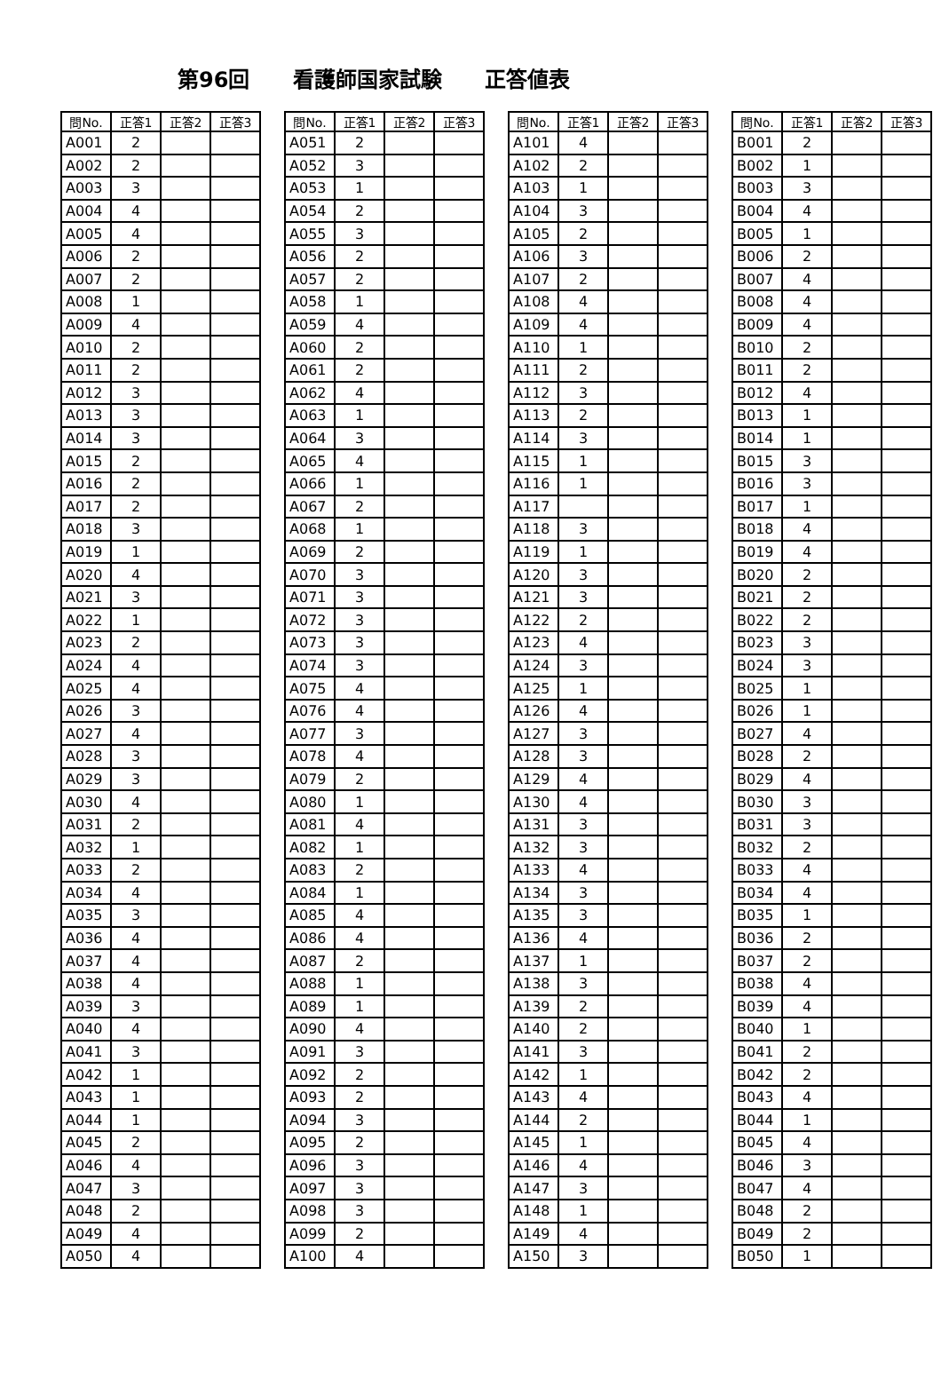第96回 看護師国家試験 正答値表
| 問No. | 正答1 | 正答2 | 正答3 |
| --- | --- | --- | --- |
| A001 | 2 | | |
| A002 | 2 | | |
| A003 | 3 | | |
| A004 | 4 | | |
| A005 | 4 | | |
| A006 | 2 | | |
| A007 | 2 | | |
| A008 | 1 | | |
| A009 | 4 | | |
| A010 | 2 | | |
| A011 | 2 | | |
| A012 | 3 | | |
| A013 | 3 | | |
| A014 | 3 | | |
| A015 | 2 | | |
| A016 | 2 | | |
| A017 | 2 | | |
| A018 | 3 | | |
| A019 | 1 | | |
| A020 | 4 | | |
| A021 | 3 | | |
| A022 | 1 | | |
| A023 | 2 | | |
| A024 | 4 | | |
| A025 | 4 | | |
| A026 | 3 | | |
| A027 | 4 | | |
| A028 | 3 | | |
| A029 | 3 | | |
| A030 | 4 | | |
| A031 | 2 | | |
| A032 | 1 | | |
| A033 | 2 | | |
| A034 | 4 | | |
| A035 | 3 | | |
| A036 | 4 | | |
| A037 | 4 | | |
| A038 | 4 | | |
| A039 | 3 | | |
| A040 | 4 | | |
| A041 | 3 | | |
| A042 | 1 | | |
| A043 | 1 | | |
| A044 | 1 | | |
| A045 | 2 | | |
| A046 | 4 | | |
| A047 | 3 | | |
| A048 | 2 | | |
| A049 | 4 | | |
| A050 | 4 | | |
| 問No. | 正答1 | 正答2 | 正答3 |
| --- | --- | --- | --- |
| A051 | 2 | | |
| A052 | 3 | | |
| A053 | 1 | | |
| A054 | 2 | | |
| A055 | 3 | | |
| A056 | 2 | | |
| A057 | 2 | | |
| A058 | 1 | | |
| A059 | 4 | | |
| A060 | 2 | | |
| A061 | 2 | | |
| A062 | 4 | | |
| A063 | 1 | | |
| A064 | 3 | | |
| A065 | 4 | | |
| A066 | 1 | | |
| A067 | 2 | | |
| A068 | 1 | | |
| A069 | 2 | | |
| A070 | 3 | | |
| A071 | 3 | | |
| A072 | 3 | | |
| A073 | 3 | | |
| A074 | 3 | | |
| A075 | 4 | | |
| A076 | 4 | | |
| A077 | 3 | | |
| A078 | 4 | | |
| A079 | 2 | | |
| A080 | 1 | | |
| A081 | 4 | | |
| A082 | 1 | | |
| A083 | 2 | | |
| A084 | 1 | | |
| A085 | 4 | | |
| A086 | 4 | | |
| A087 | 2 | | |
| A088 | 1 | | |
| A089 | 1 | | |
| A090 | 4 | | |
| A091 | 3 | | |
| A092 | 2 | | |
| A093 | 2 | | |
| A094 | 3 | | |
| A095 | 2 | | |
| A096 | 3 | | |
| A097 | 3 | | |
| A098 | 3 | | |
| A099 | 2 | | |
| A100 | 4 | | |
| 問No. | 正答1 | 正答2 | 正答3 |
| --- | --- | --- | --- |
| A101 | 4 | | |
| A102 | 2 | | |
| A103 | 1 | | |
| A104 | 3 | | |
| A105 | 2 | | |
| A106 | 3 | | |
| A107 | 2 | | |
| A108 | 4 | | |
| A109 | 4 | | |
| A110 | 1 | | |
| A111 | 2 | | |
| A112 | 3 | | |
| A113 | 2 | | |
| A114 | 3 | | |
| A115 | 1 | | |
| A116 | 1 | | |
| A117 | | | |
| A118 | 3 | | |
| A119 | 1 | | |
| A120 | 3 | | |
| A121 | 3 | | |
| A122 | 2 | | |
| A123 | 4 | | |
| A124 | 3 | | |
| A125 | 1 | | |
| A126 | 4 | | |
| A127 | 3 | | |
| A128 | 3 | | |
| A129 | 4 | | |
| A130 | 4 | | |
| A131 | 3 | | |
| A132 | 3 | | |
| A133 | 4 | | |
| A134 | 3 | | |
| A135 | 3 | | |
| A136 | 4 | | |
| A137 | 1 | | |
| A138 | 3 | | |
| A139 | 2 | | |
| A140 | 2 | | |
| A141 | 3 | | |
| A142 | 1 | | |
| A143 | 4 | | |
| A144 | 2 | | |
| A145 | 1 | | |
| A146 | 4 | | |
| A147 | 3 | | |
| A148 | 1 | | |
| A149 | 4 | | |
| A150 | 3 | | |
| 問No. | 正答1 | 正答2 | 正答3 |
| --- | --- | --- | --- |
| B001 | 2 | | |
| B002 | 1 | | |
| B003 | 3 | | |
| B004 | 4 | | |
| B005 | 1 | | |
| B006 | 2 | | |
| B007 | 4 | | |
| B008 | 4 | | |
| B009 | 4 | | |
| B010 | 2 | | |
| B011 | 2 | | |
| B012 | 4 | | |
| B013 | 1 | | |
| B014 | 1 | | |
| B015 | 3 | | |
| B016 | 3 | | |
| B017 | 1 | | |
| B018 | 4 | | |
| B019 | 4 | | |
| B020 | 2 | | |
| B021 | 2 | | |
| B022 | 2 | | |
| B023 | 3 | | |
| B024 | 3 | | |
| B025 | 1 | | |
| B026 | 1 | | |
| B027 | 4 | | |
| B028 | 2 | | |
| B029 | 4 | | |
| B030 | 3 | | |
| B031 | 3 | | |
| B032 | 2 | | |
| B033 | 4 | | |
| B034 | 4 | | |
| B035 | 1 | | |
| B036 | 2 | | |
| B037 | 2 | | |
| B038 | 4 | | |
| B039 | 4 | | |
| B040 | 1 | | |
| B041 | 2 | | |
| B042 | 2 | | |
| B043 | 4 | | |
| B044 | 1 | | |
| B045 | 4 | | |
| B046 | 3 | | |
| B047 | 4 | | |
| B048 | 2 | | |
| B049 | 2 | | |
| B050 | 1 | | |